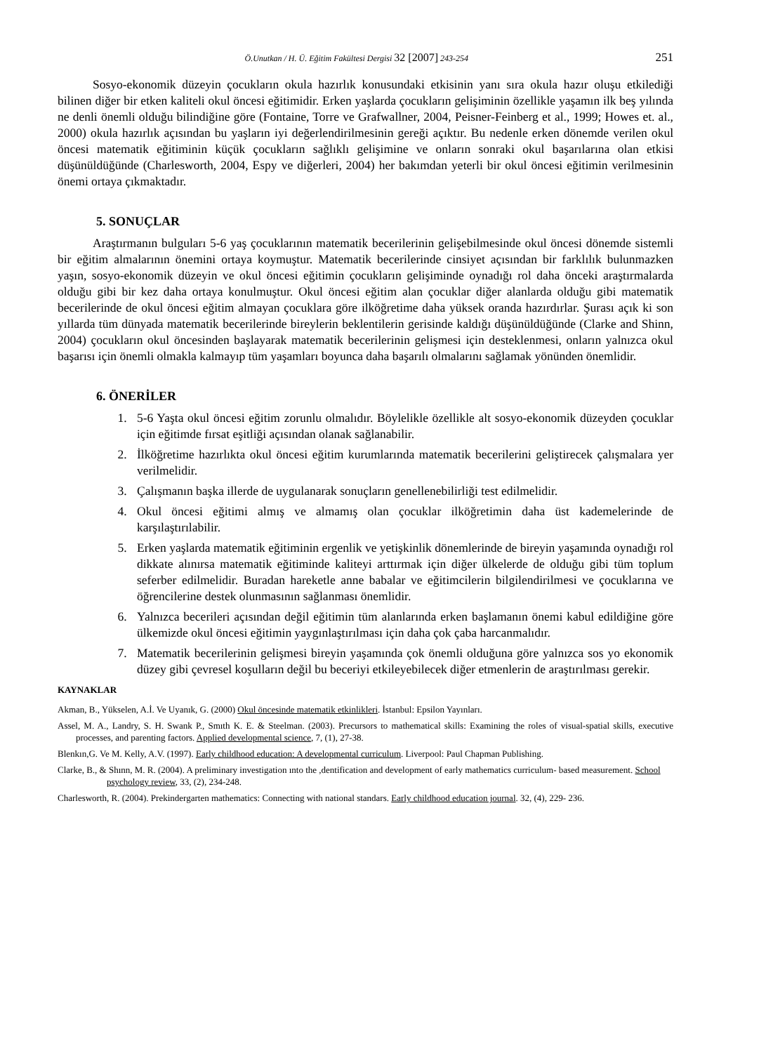Ö.Unutkan / H. Ü. Eğitim Fakültesi Dergisi 32 [2007] 243-254
251
Sosyo-ekonomik düzeyin çocukların okula hazırlık konusundaki etkisinin yanı sıra okula hazır oluşu etkilediği bilinen diğer bir etken kaliteli okul öncesi eğitimidir. Erken yaşlarda çocukların gelişiminin özellikle yaşamın ilk beş yılında ne denli önemli olduğu bilindiğine göre (Fontaine, Torre ve Grafwallner, 2004, Peisner-Feinberg et al., 1999; Howes et. al., 2000) okula hazırlık açısından bu yaşların iyi değerlendirilmesinin gereği açıktır. Bu nedenle erken dönemde verilen okul öncesi matematik eğitiminin küçük çocukların sağlıklı gelişimine ve onların sonraki okul başarılarına olan etkisi düşünüldüğünde (Charlesworth, 2004, Espy ve diğerleri, 2004) her bakımdan yeterli bir okul öncesi eğitimin verilmesinin önemi ortaya çıkmaktadır.
5. SONUÇLAR
Araştırmanın bulguları 5-6 yaş çocuklarının matematik becerilerinin gelişebilmesinde okul öncesi dönemde sistemli bir eğitim almalarının önemini ortaya koymuştur. Matematik becerilerinde cinsiyet açısından bir farklılık bulunmazken yaşın, sosyo-ekonomik düzeyin ve okul öncesi eğitimin çocukların gelişiminde oynadığı rol daha önceki araştırmalarda olduğu gibi bir kez daha ortaya konulmuştur. Okul öncesi eğitim alan çocuklar diğer alanlarda olduğu gibi matematik becerilerinde de okul öncesi eğitim almayan çocuklara göre ilköğretime daha yüksek oranda hazırdırlar. Şurası açık ki son yıllarda tüm dünyada matematik becerilerinde bireylerin beklentilerin gerisinde kaldığı düşünüldüğünde (Clarke and Shinn, 2004) çocukların okul öncesinden başlayarak matematik becerilerinin gelişmesi için desteklenmesi, onların yalnızca okul başarısı için önemli olmakla kalmayıp tüm yaşamları boyunca daha başarılı olmalarını sağlamak yönünden önemlidir.
6. ÖNERİLER
1. 5-6 Yaşta okul öncesi eğitim zorunlu olmalıdır. Böylelikle özellikle alt sosyo-ekonomik düzeyden çocuklar için eğitimde fırsat eşitliği açısından olanak sağlanabilir.
2. İlköğretime hazırlıkta okul öncesi eğitim kurumlarında matematik becerilerini geliştirecek çalışmalara yer verilmelidir.
3. Çalışmanın başka illerde de uygulanarak sonuçların genellenebilirliği test edilmelidir.
4. Okul öncesi eğitimi almış ve almamış olan çocuklar ilköğretimin daha üst kademelerinde de karşılaştırılabilir.
5. Erken yaşlarda matematik eğitiminin ergenlik ve yetişkinlik dönemlerinde de bireyin yaşamında oynadığı rol dikkate alınırsa matematik eğitiminde kaliteyi arttırmak için diğer ülkelerde de olduğu gibi tüm toplum seferber edilmelidir. Buradan hareketle anne babalar ve eğitimcilerin bilgilendirilmesi ve çocuklarına ve öğrencilerine destek olunmasının sağlanması önemlidir.
6. Yalnızca becerileri açısından değil eğitimin tüm alanlarında erken başlamanın önemi kabul edildiğine göre ülkemizde okul öncesi eğitimin yaygınlaştırılması için daha çok çaba harcanmalıdır.
7. Matematik becerilerinin gelişmesi bireyin yaşamında çok önemli olduğuna göre yalnızca sos yo ekonomik düzey gibi çevresel koşulların değil bu beceriyi etkileyebilecek diğer etmenlerin de araştırılması gerekir.
KAYNAKLAR
Akman, B., Yükselen, A.İ. Ve Uyanık, G. (2000) Okul öncesinde matematik etkinlikleri. İstanbul: Epsilon Yayınları.
Assel, M. A., Landry, S. H. Swank P., Smıth K. E. & Steelman. (2003). Precursors to mathematical skills: Examining the roles of visual-spatial skills, executive processes, and parenting factors. Applied developmental science, 7, (1), 27-38.
Blenkın,G. Ve M. Kelly, A.V. (1997). Early childhood education: A developmental curriculum. Liverpool: Paul Chapman Publishing.
Clarke, B., & Shınn, M. R. (2004). A preliminary investigation ınto the ,dentification and development of early mathematics curriculum- based measurement. School psychology review, 33, (2), 234-248.
Charlesworth, R. (2004). Prekindergarten mathematics: Connecting with national standars. Early childhood education journal. 32, (4), 229- 236.